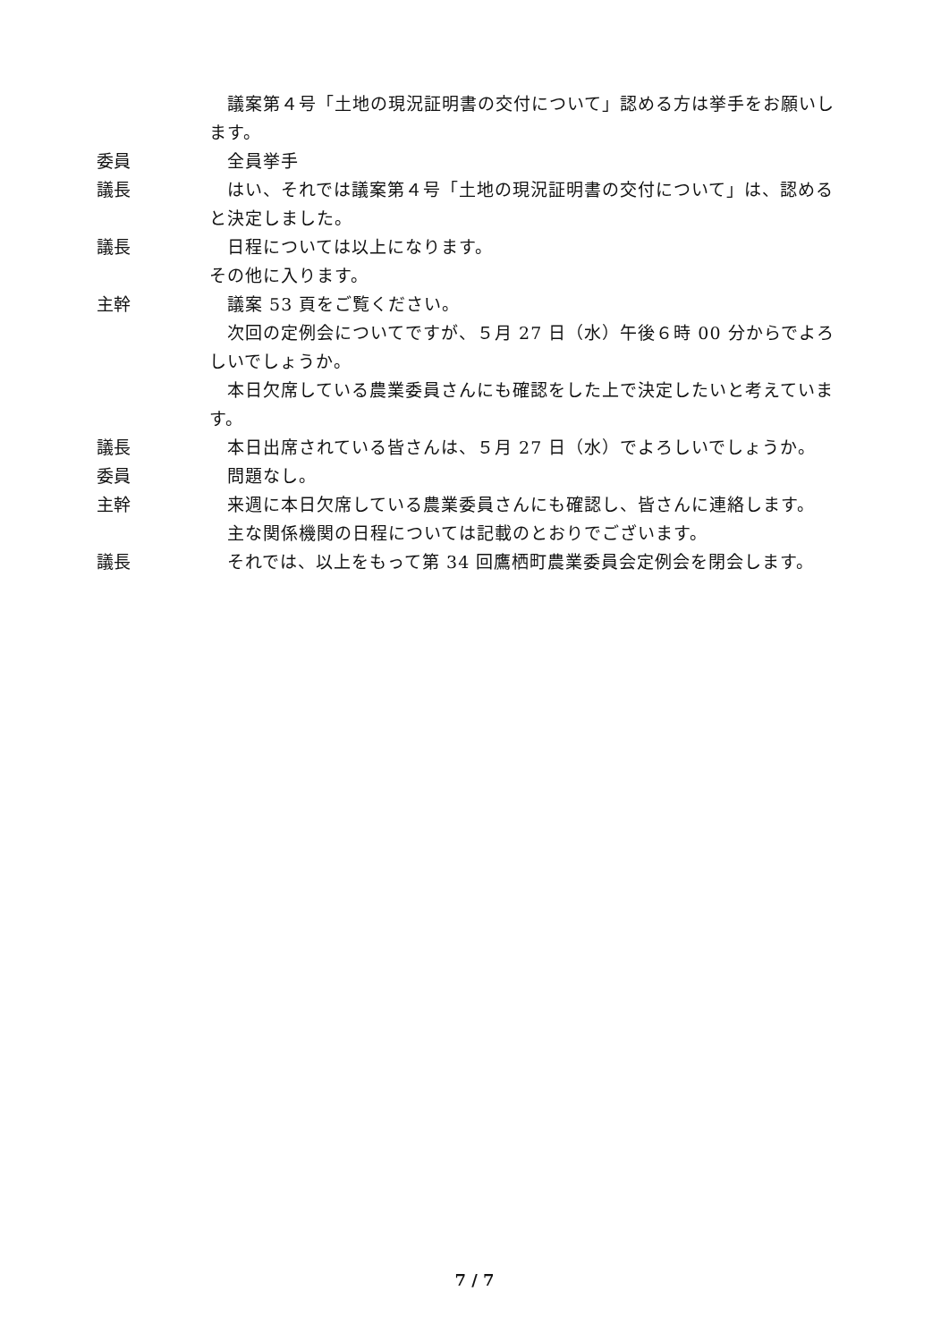議案第４号「土地の現況証明書の交付について」認める方は挙手をお願いします。
委員 全員挙手
議長 はい、それでは議案第４号「土地の現況証明書の交付について」は、認めると決定しました。
議長 日程については以上になります。
その他に入ります。
主幹 議案 53 頁をご覧ください。
次回の定例会についてですが、５月 27 日（水）午後６時 00 分からでよろしいでしょうか。
本日欠席している農業委員さんにも確認をした上で決定したいと考えています。
議長 本日出席されている皆さんは、５月 27 日（水）でよろしいでしょうか。
委員 問題なし。
主幹 来週に本日欠席している農業委員さんにも確認し、皆さんに連絡します。
主な関係機関の日程については記載のとおりでございます。
議長 それでは、以上をもって第 34 回鷹栖町農業委員会定例会を閉会します。
7 / 7